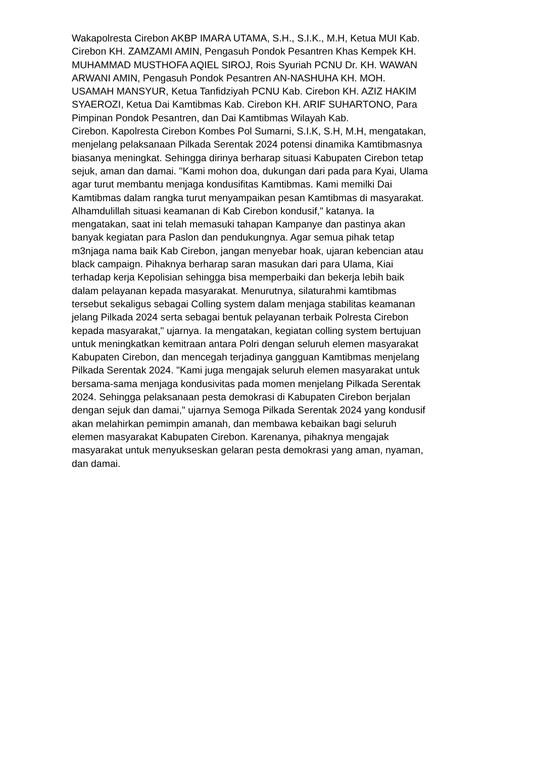Wakapolresta Cirebon AKBP IMARA UTAMA, S.H., S.I.K., M.H, Ketua MUI Kab.
Cirebon KH. ZAMZAMI AMIN, Pengasuh Pondok Pesantren Khas Kempek KH.
MUHAMMAD MUSTHOFA AQIEL SIROJ, Rois Syuriah PCNU Dr. KH. WAWAN
ARWANI AMIN, Pengasuh Pondok Pesantren AN-NASHUHA KH. MOH.
USAMAH MANSYUR, Ketua Tanfidziyah PCNU Kab. Cirebon KH. AZIZ HAKIM
SYAEROZI, Ketua Dai Kamtibmas Kab. Cirebon KH. ARIF SUHARTONO, Para
Pimpinan Pondok Pesantren, dan Dai Kamtibmas Wilayah Kab.
Cirebon. Kapolresta Cirebon Kombes Pol Sumarni, S.I.K, S.H, M.H, mengatakan,
menjelang pelaksanaan Pilkada Serentak 2024 potensi dinamika Kamtibmasnya
biasanya meningkat. Sehingga dirinya berharap situasi Kabupaten Cirebon tetap
sejuk, aman dan damai. "Kami mohon doa, dukungan dari pada para Kyai, Ulama
agar turut membantu menjaga kondusifitas Kamtibmas. Kami memilki Dai
Kamtibmas dalam rangka turut menyampaikan pesan Kamtibmas di masyarakat.
Alhamdulillah situasi keamanan di Kab Cirebon kondusif," katanya. Ia
mengatakan, saat ini telah memasuki tahapan Kampanye dan pastinya akan
banyak kegiatan para Paslon dan pendukungnya. Agar semua pihak tetap
m3njaga nama baik Kab Cirebon, jangan menyebar hoak, ujaran kebencian atau
black campaign. Pihaknya berharap saran masukan dari para Ulama, Kiai
terhadap kerja Kepolisian sehingga bisa memperbaiki dan bekerja lebih baik
dalam pelayanan kepada masyarakat. Menurutnya, silaturahmi kamtibmas
tersebut sekaligus sebagai Colling system dalam menjaga stabilitas keamanan
jelang Pilkada 2024 serta sebagai bentuk pelayanan terbaik Polresta Cirebon
kepada masyarakat," ujarnya. Ia mengatakan, kegiatan colling system bertujuan
untuk meningkatkan kemitraan antara Polri dengan seluruh elemen masyarakat
Kabupaten Cirebon, dan mencegah terjadinya gangguan Kamtibmas menjelang
Pilkada Serentak 2024. "Kami juga mengajak seluruh elemen masyarakat untuk
bersama-sama menjaga kondusivitas pada momen menjelang Pilkada Serentak
2024. Sehingga pelaksanaan pesta demokrasi di Kabupaten Cirebon berjalan
dengan sejuk dan damai," ujarnya Semoga Pilkada Serentak 2024 yang kondusif
akan melahirkan pemimpin amanah, dan membawa kebaikan bagi seluruh
elemen masyarakat Kabupaten Cirebon. Karenanya, pihaknya mengajak
masyarakat untuk menyukseskan gelaran pesta demokrasi yang aman, nyaman,
dan damai.